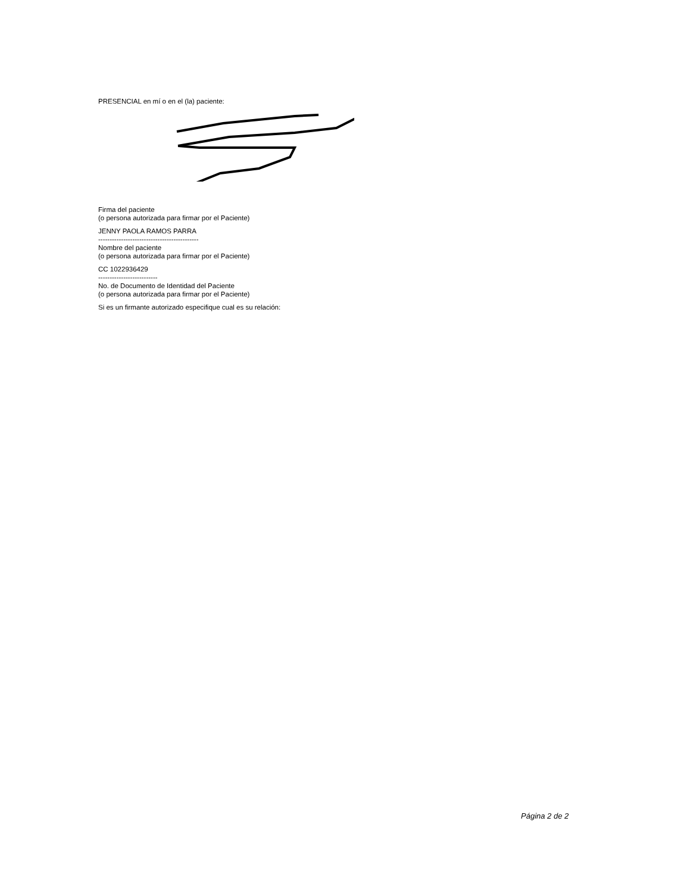PRESENCIAL en mí o en el (la) paciente:
Firma del paciente
(o persona autorizada para firmar por el Paciente)
JENNY PAOLA RAMOS PARRA
--------------------------------------------
Nombre del paciente
(o persona autorizada para firmar por el Paciente)
CC 1022936429
--------------------------
No. de Documento de Identidad del Paciente
(o persona autorizada para firmar por el Paciente)
Si es un firmante autorizado especifique cual es su relación:
Página 2 de 2